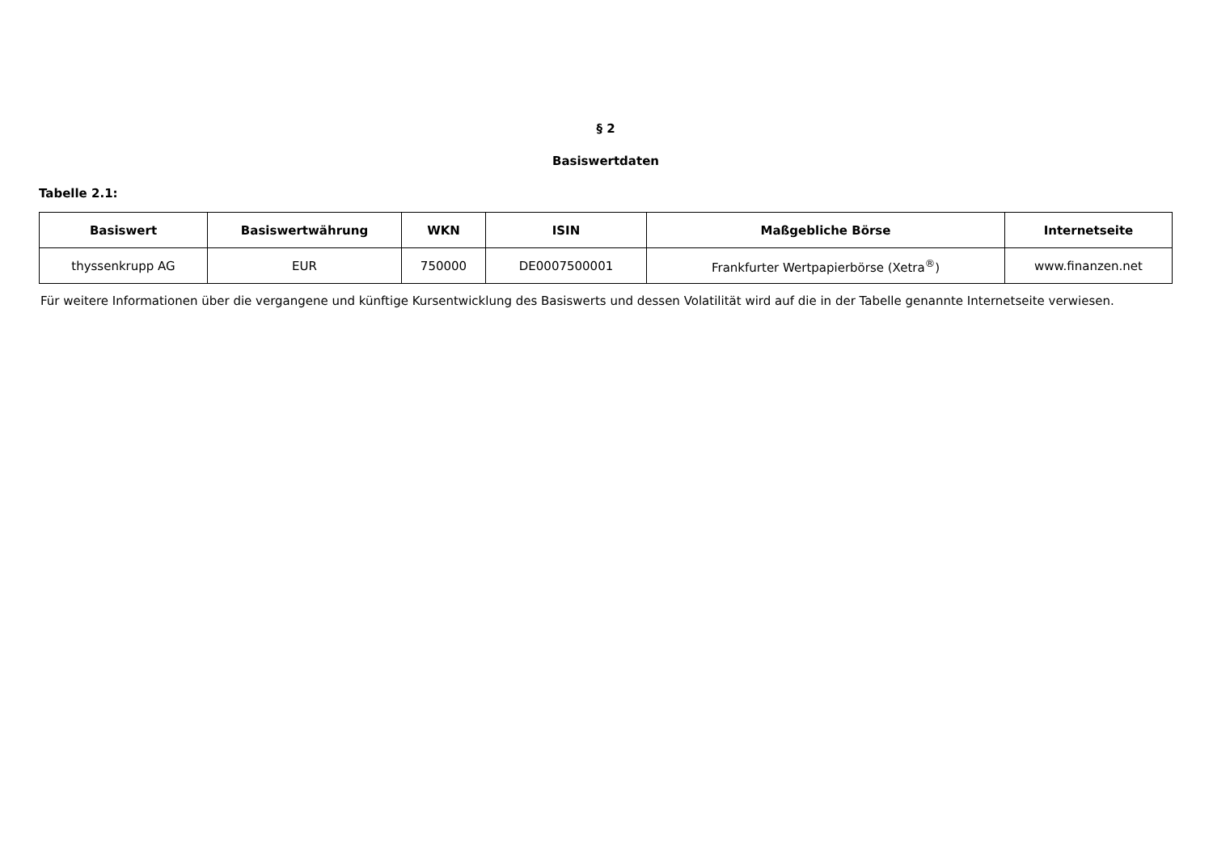§ 2
Basiswertdaten
Tabelle 2.1:
| Basiswert | Basiswertwährung | WKN | ISIN | Maßgebliche Börse | Internetseite |
| --- | --- | --- | --- | --- | --- |
| thyssenkrupp AG | EUR | 750000 | DE0007500001 | Frankfurter Wertpapierbörse (Xetra<sup>®</sup>) | www.finanzen.net |
Für weitere Informationen über die vergangene und künftige Kursentwicklung des Basiswerts und dessen Volatilität wird auf die in der Tabelle genannte Internetseite verwiesen.